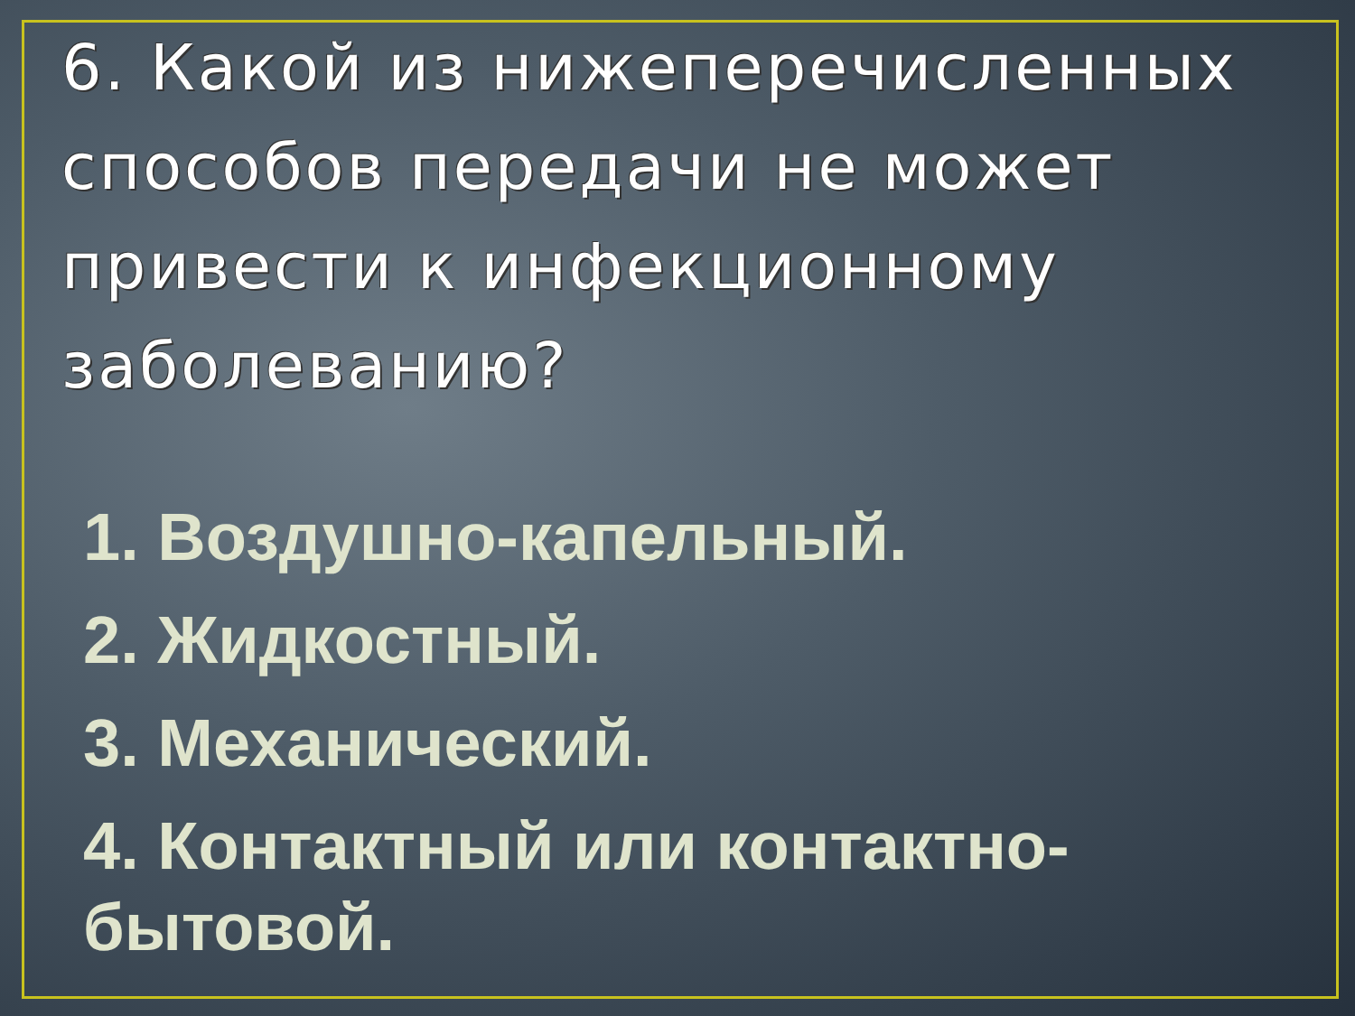6. Какой из нижеперечисленных способов передачи не может привести к инфекционному заболеванию?
1. Воздушно-капельный.
2. Жидкостный.
3. Механический.
4. Контактный или контактно-бытовой.